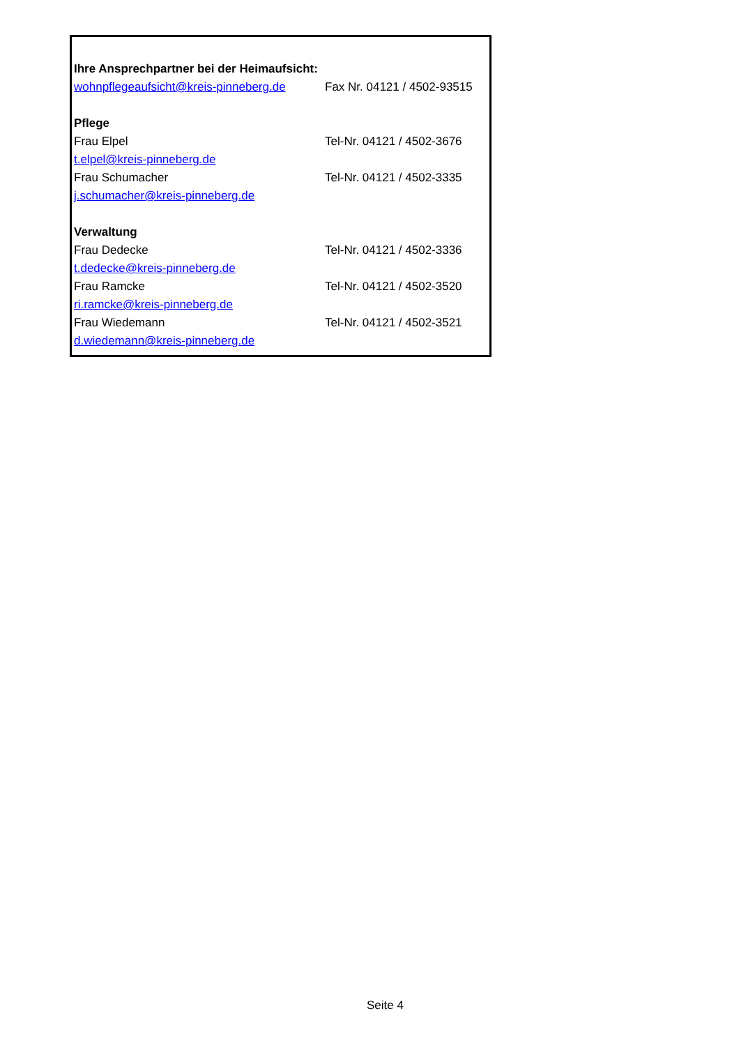| Ihre Ansprechpartner bei der Heimaufsicht: | |
| wohnpflegeaufsicht@kreis-pinneberg.de | Fax Nr. 04121 / 4502-93515 |
| Pflege | |
| Frau Elpel | Tel-Nr. 04121 / 4502-3676 |
| t.elpel@kreis-pinneberg.de | |
| Frau Schumacher | Tel-Nr. 04121 / 4502-3335 |
| j.schumacher@kreis-pinneberg.de | |
| Verwaltung | |
| Frau Dedecke | Tel-Nr. 04121 / 4502-3336 |
| t.dedecke@kreis-pinneberg.de | |
| Frau Ramcke | Tel-Nr. 04121 / 4502-3520 |
| ri.ramcke@kreis-pinneberg.de | |
| Frau Wiedemann | Tel-Nr. 04121 / 4502-3521 |
| d.wiedemann@kreis-pinneberg.de | |
Seite 4